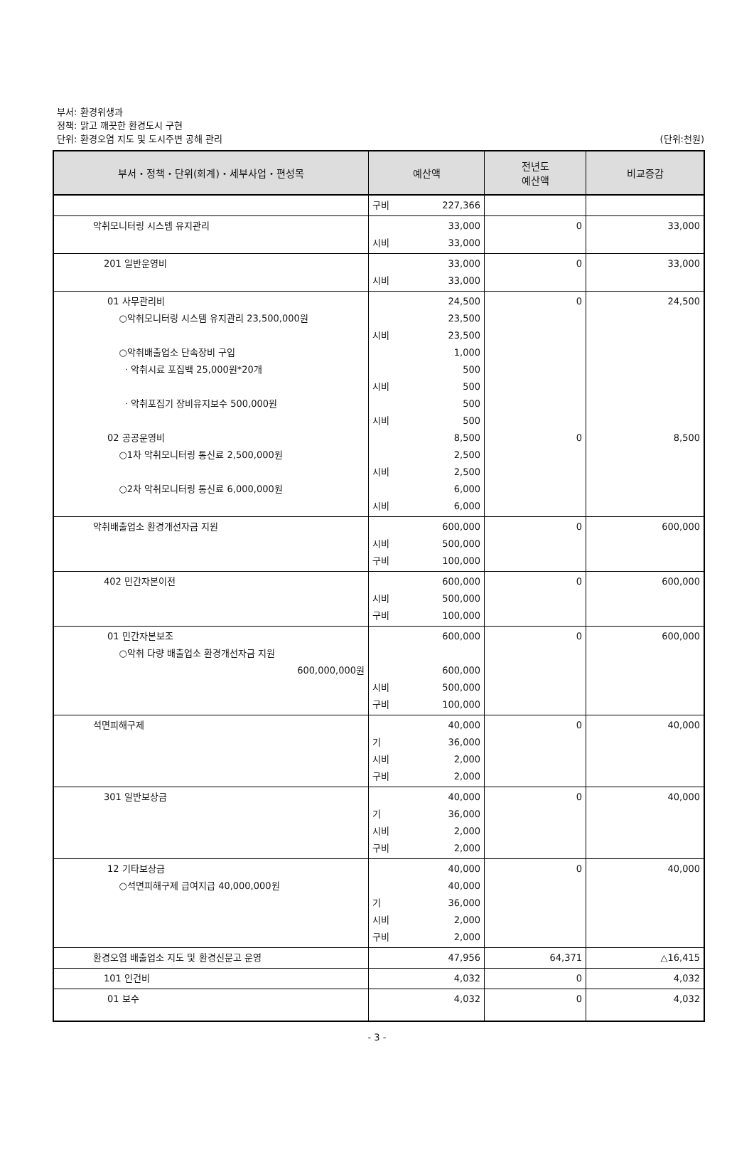부서: 환경위생과
정책: 맑고 깨끗한 환경도시 구현
단위: 환경오염 지도 및 도시주변 공해 관리
(단위:천원)
| 부서・정책・단위(회계)・세부사업・편성목 | 예산액 | 전년도 예산액 | 비교증감 |
| --- | --- | --- | --- |
| | 구비 227,366 | | |
| 악취모니터링 시스템 유지관리 | 33,000 시비 33,000 | 0 | 33,000 |
| 201 일반운영비 | 33,000 시비 33,000 | 0 | 33,000 |
| 01 사무관리비 ○악취모니터링 시스템 유지관리 23,500,000원 ○악취배출업소 단속장비 구입 · 악취시료 포집백 25,000원*20개 · 악취포집기 장비유지보수 500,000원 02 공공운영비 ○1차 악취모니터링 통신료 2,500,000원 ○2차 악취모니터링 통신료 6,000,000원 | 24,500 23,500 시비 23,500 1,000 500 시비 500 500 시비 500 8,500 2,500 시비 2,500 6,000 시비 6,000 | 0 0 | 24,500 8,500 |
| 악취배출업소 환경개선자금 지원 | 600,000 시비 500,000 구비 100,000 | 0 | 600,000 |
| 402 민간자본이전 | 600,000 시비 500,000 구비 100,000 | 0 | 600,000 |
| 01 민간자본보조 ○악취 다량 배출업소 환경개선자금 지원 600,000,000원 | 600,000 600,000 시비 500,000 구비 100,000 | 0 | 600,000 |
| 석면피해구제 | 40,000 기 36,000 시비 2,000 구비 2,000 | 0 | 40,000 |
| 301 일반보상금 | 40,000 기 36,000 시비 2,000 구비 2,000 | 0 | 40,000 |
| 12 기타보상금 ○석면피해구제 급여지급 40,000,000원 | 40,000 40,000 기 36,000 시비 2,000 구비 2,000 | 0 | 40,000 |
| 환경오염 배출업소 지도 및 환경신문고 운영 | 47,956 | 64,371 | △16,415 |
| 101 인건비 | 4,032 | 0 | 4,032 |
| 01 보수 | 4,032 | 0 | 4,032 |
- 3 -